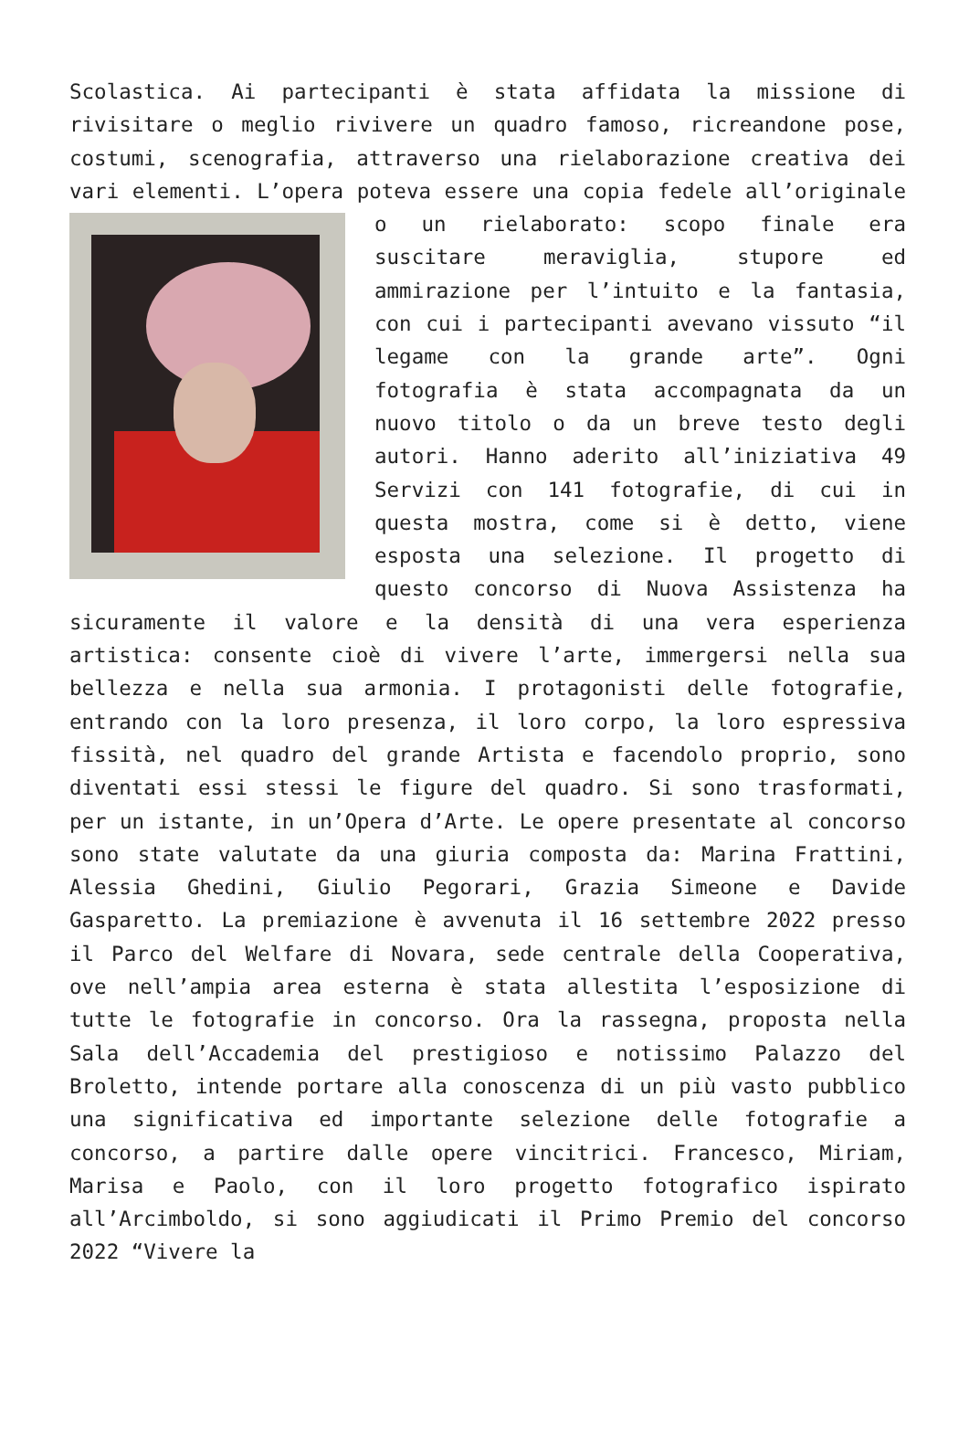Scolastica. Ai partecipanti è stata affidata la missione di rivisitare o meglio rivivere un quadro famoso, ricreandone pose, costumi, scenografia, attraverso una rielaborazione creativa dei vari elementi. L’opera poteva essere una copia
fedele all’originale o un rielaborato: scopo finale era suscitare meraviglia, stupore ed ammirazione per l’intuito e la fantasia, con cui i partecipanti avevano vissuto “il legame con la grande arte”. Ogni fotografia è stata accompagnata da un nuovo titolo o da un breve testo degli autori. Hanno aderito all’iniziativa 49 Servizi con 141 fotografie, di cui in questa mostra, come si è detto, viene esposta una selezione. Il progetto di questo concorso di Nuova Assistenza ha sicuramente il valore e la densità di una vera esperienza artistica: consente cioè di vivere l’arte, immergersi nella sua bellezza e nella sua armonia. I protagonisti delle fotografie, entrando con la loro presenza, il loro corpo, la loro espressiva fissità, nel quadro del grande Artista e facendolo proprio, sono diventati essi stessi le figure del quadro. Si sono trasformati, per un istante, in un’Opera d’Arte. Le opere presentate al concorso sono state valutate da una giuria composta da: Marina Frattini, Alessia Ghedini, Giulio Pegorari, Grazia Simeone e Davide Gasparetto. La premiazione è avvenuta il 16 settembre 2022 presso il Parco del Welfare di Novara, sede centrale della Cooperativa, ove nell’ampia area esterna è stata allestita l’esposizione di tutte le fotografie in concorso. Ora la rassegna, proposta nella Sala dell’Accademia del prestigioso e notissimo Palazzo del Broletto, intende portare alla conoscenza di un più vasto pubblico una significativa ed importante selezione delle fotografie a concorso, a partire dalle opere vincitrici. Francesco, Miriam, Marisa e Paolo, con il loro progetto fotografico ispirato all’Arcimboldo, si sono aggiudicati il Primo Premio del concorso 2022 “Vivere la